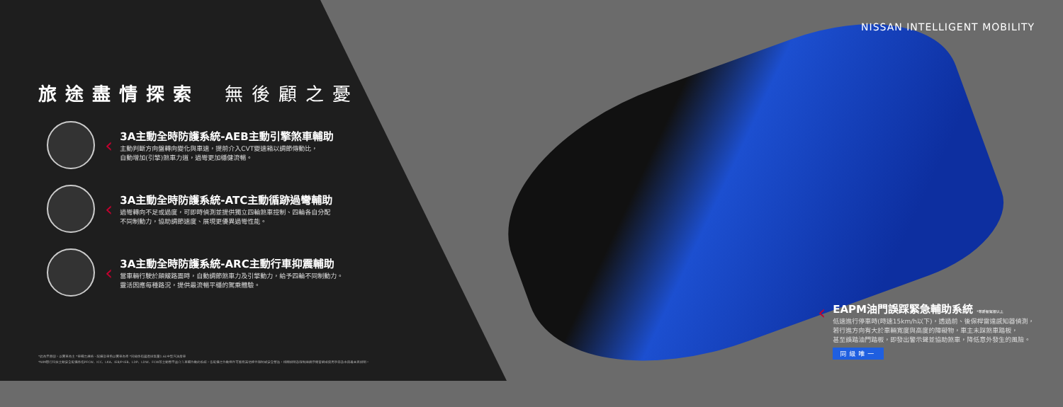NISSAN INTELLIGENT MOBILITY
旅途盡情探索 無後顧之憂
‹
3A主動全時防護系統-AEB主動引擎煞車輔助
主動判斷方向盤轉向變化與車速，提前介入CVT變速箱以調節傳動比，
自動增加(引擎)煞車力道，過彎更加穩健流暢。
‹
3A主動全時防護系統-ATC主動循跡過彎輔助
過彎轉向不足或過度，可即時偵測並提供獨立四輪煞車控制、四輪各自分配
不同制動力，協助調節速度、展現更優異過彎性能。
‹
3A主動全時防護系統-ARC主動行車抑震輔助
當車輛行駛於顛簸路面時，自動調節煞車力及引擎動力，給予四輪不同制動力。
靈活因應每種路況，提供最流暢平穩的駕乘體驗。
*此為示意圖，以實車為主 *車輛之規格、配備及車色以實車為準 *同級係指國產排氣量1.6L中型汽油房車
*NIM智行科技主動安全配備係指PFCW、ICC、LKA、IEB/P-IEB、LDP、LDW、FCW等主動警示並介入車輛作動的系統，各配備之作動條件可能有其他條件限制或安全警告，相關說明及限制詳請參閱官網或使用手冊及本冊最末頁說明。
‹
EAPM油門誤踩緊急輔助系統 *尊爵智駕版以上
低速進行停車時(時速15km/h以下)，透過前、後保桿雷達感知器偵測，
若行進方向有大於車輛寬度與高度的障礙物，車主未踩煞車踏板，
甚至誤踏油門踏板，即發出警示聲並協助煞車，降低意外發生的風險。
同級唯一